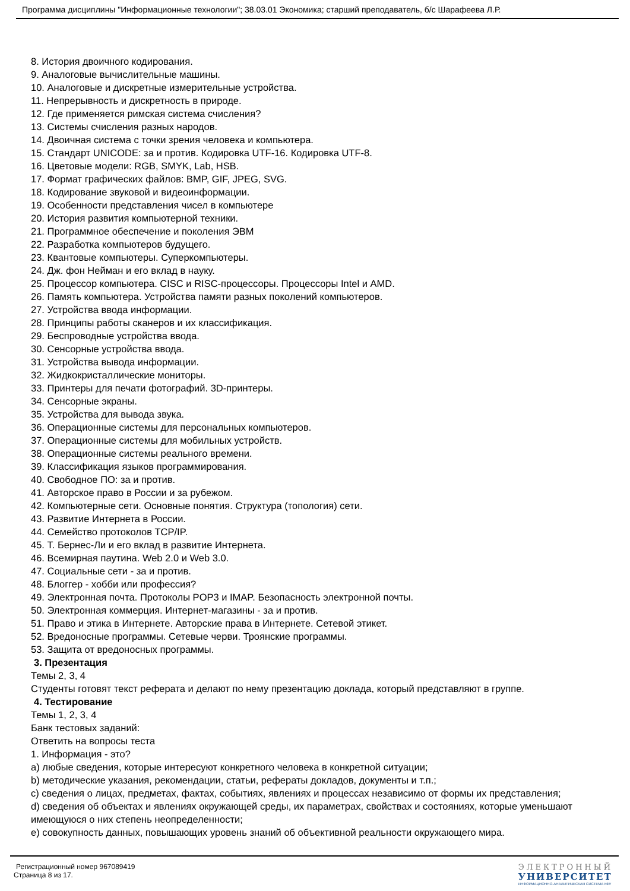Программа дисциплины "Информационные технологии"; 38.03.01 Экономика; старший преподаватель, б/с Шарафеева Л.Р.
8. История двоичного кодирования.
9. Аналоговые вычислительные машины.
10. Аналоговые и дискретные измерительные устройства.
11. Непрерывность и дискретность в природе.
12. Где применяется римская система счисления?
13. Системы счисления разных народов.
14. Двоичная система с точки зрения человека и компьютера.
15. Стандарт UNICODE: за и против. Кодировка UTF-16. Кодировка UTF-8.
16. Цветовые модели: RGB, SMYK, Lab, HSB.
17. Формат графических файлов: BMP, GIF, JPEG, SVG.
18. Кодирование звуковой и видеоинформации.
19. Особенности представления чисел в компьютере
20. История развития компьютерной техники.
21. Программное обеспечение и поколения ЭВМ
22. Разработка компьютеров будущего.
23. Квантовые компьютеры. Суперкомпьютеры.
24. Дж. фон Нейман и его вклад в науку.
25. Процессор компьютера. CISC и RISC-процессоры. Процессоры Intel и AMD.
26. Память компьютера. Устройства памяти разных поколений компьютеров.
27. Устройства ввода информации.
28. Принципы работы сканеров и их классификация.
29. Беспроводные устройства ввода.
30. Сенсорные устройства ввода.
31. Устройства вывода информации.
32. Жидкокристаллические мониторы.
33. Принтеры для печати фотографий. 3D-принтеры.
34. Сенсорные экраны.
35. Устройства для вывода звука.
36. Операционные системы для персональных компьютеров.
37. Операционные системы для мобильных устройств.
38. Операционные системы реального времени.
39. Классификация языков программирования.
40. Свободное ПО: за и против.
41. Авторское право в России и за рубежом.
42. Компьютерные сети. Основные понятия. Структура (топология) сети.
43. Развитие Интернета в России.
44. Семейство протоколов TCP/IP.
45. Т. Бернес-Ли и его вклад в развитие Интернета.
46. Всемирная паутина. Web 2.0 и Web 3.0.
47. Социальные сети - за и против.
48. Блоггер - хобби или профессия?
49. Электронная почта. Протоколы POP3 и IMAP. Безопасность электронной почты.
50. Электронная коммерция. Интернет-магазины - за и против.
51. Право и этика в Интернете. Авторские права в Интернете. Сетевой этикет.
52. Вредоносные программы. Сетевые черви. Троянские программы.
53. Защита от вредоносных программы.
3. Презентация
Темы 2, 3, 4
Студенты готовят текст реферата и делают по нему презентацию доклада, который представляют в группе.
4. Тестирование
Темы 1, 2, 3, 4
Банк тестовых заданий:
Ответить на вопросы теста
1. Информация - это?
a) любые сведения, которые интересуют конкретного человека в конкретной ситуации;
b) методические указания, рекомендации, статьи, рефераты докладов, документы и т.п.;
c) сведения о лицах, предметах, фактах, событиях, явлениях и процессах независимо от формы их представления;
d) сведения об объектах и явлениях окружающей среды, их параметрах, свойствах и состояниях, которые уменьшают имеющуюся о них степень неопределенности;
e) совокупность данных, повышающих уровень знаний об объективной реальности окружающего мира.
Регистрационный номер 967089419
Страница 8 из 17.
ЭЛЕКТРОННЫЙ
УНИВЕРСИТЕТ
ИНФОРМАЦИОННО-АНАЛИТИЧЕСКАЯ СИСТЕМА КФУ